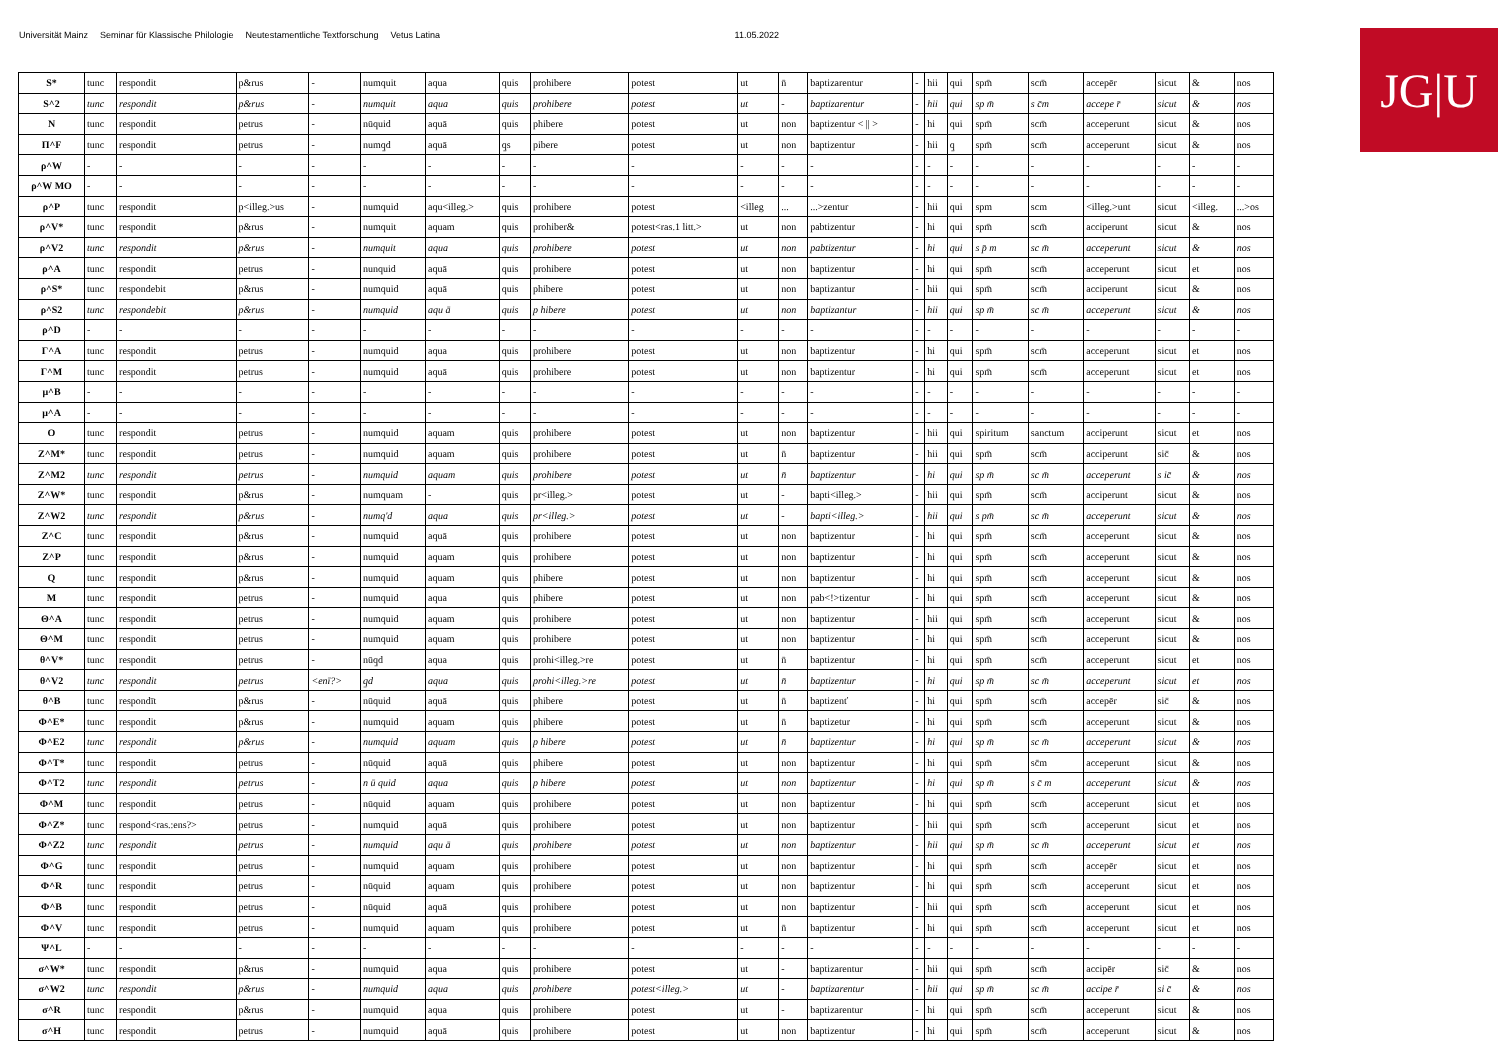Universität Mainz Seminar für Klassische Philologie Neutestamentliche Textforschung Vetus Latina 11.05.2022 JG|U
| S* | tunc | respondit | p&rus | - | numquit | aqua | quis | prohibere | potest | ut | n̄ | baptizarentur | - | hii | qui | spm̄ | scm̄ | accepēr | sicut | & | nos |
| S^2 | tunc | respondit | p&rus | - | numquit | aqua | quis | prohibere | potest | ut | - | baptizarentur | - | hii | qui | sp m̄ | s c̄m | accepe r̄ | sicut | & | nos |
| N | tunc | respondit | petrus | - | nūquid | aquā | quis | phibere | potest | ut | non | baptizentur < // > | - | hi | qui | spm̄ | scm̄ | acceperunt | sicut | & | nos |
| Π^F | tunc | respondit | petrus | - | numq̱d | aquā | q̱s | pibere | potest | ut | non | baptizentur | - | hii | q̱ | spm̄ | scm̄ | acceperunt | sicut | & | nos |
| ρ^W | - | - | - | - | - | - | - | - | - | - | - | - | - | - | - | - | - | - | - | - | - |
| ρ^W MO | - | - | - | - | - | - | - | - | - | - | - | - | - | - | - | - | - | - | - | - | - |
| ρ^P | tunc | respondit | p<illeg.>us | - | numquid | aqu<illeg.> | quis | prohibere | potest | <illeg | ... | ...>zentur | - | hii | qui | spm | scm | <illeg.>unt | sicut | <illeg. | ...>os |
| ρ^V* | tunc | respondit | p&rus | - | numquit | aquam | quis | prohiber& | potest<ras.1 litt.> | ut | non | pabtizentur | - | hi | qui | spm̄ | scm̄ | acciperunt | sicut | & | nos |
| ρ^V2 | tunc | respondit | p&rus | - | numquit | aqua | quis | prohibere | potest | ut | non | pabtizentur | - | hi | qui | s p̄ m | sc m̄ | acceperunt | sicut | & | nos |
| ρ^A | tunc | respondit | petrus | - | nunquid | aquā | quis | prohibere | potest | ut | non | baptizentur | - | hi | qui | spm̄ | scm̄ | acceperunt | sicut | et | nos |
| ρ^S* | tunc | respondebit | p&rus | - | numquid | aquā | quis | phibere | potest | ut | non | baptizantur | - | hii | qui | spm̄ | scm̄ | acciperunt | sicut | & | nos |
| ρ^S2 | tunc | respondebit | p&rus | - | numquid | aqu ā | quis | p hibere | potest | ut | non | baptizantur | - | hii | qui | sp m̄ | sc m̄ | acceperunt | sicut | & | nos |
| ρ^D | - | - | - | - | - | - | - | - | - | - | - | - | - | - | - | - | - | - | - | - | - |
| Γ^A | tunc | respondit | petrus | - | numquid | aqua | quis | prohibere | potest | ut | non | baptizentur | - | hi | qui | spm̄ | scm̄ | acceperunt | sicut | et | nos |
| Γ^M | tunc | respondit | petrus | - | numquid | aquā | quis | prohibere | potest | ut | non | baptizentur | - | hi | qui | spm̄ | scm̄ | acceperunt | sicut | et | nos |
| μ^B | - | - | - | - | - | - | - | - | - | - | - | - | - | - | - | - | - | - | - | - | - |
| μ^A | - | - | - | - | - | - | - | - | - | - | - | - | - | - | - | - | - | - | - | - | - |
| O | tunc | respondit | petrus | - | numquid | aquam | quis | prohibere | potest | ut | non | baptizentur | - | hii | qui | spiritum | sanctum | acciperunt | sicut | et | nos |
| Z^M* | tunc | respondit | petrus | - | numquid | aquam | quis | prohibere | potest | ut | n̄ | baptizentur | - | hii | qui | spm̄ | scm̄ | acciperunt | sic̄ | & | nos |
| Z^M2 | tunc | respondit | petrus | - | numquid | aquam | quis | prohibere | potest | ut | n̄ | baptizentur | - | hi | qui | sp m̄ | sc m̄ | acceperunt | s ic̄ | & | nos |
| Z^W* | tunc | respondit | p&rus | - | numquam | - | quis | pr<illeg.> | potest | ut | - | bapti<illeg.> | - | hii | qui | spm̄ | scm̄ | acciperunt | sicut | & | nos |
| Z^W2 | tunc | respondit | p&rus | - | numq'd | aqua | quis | pr<illeg.> | potest | ut | - | bapti<illeg.> | - | hii | qui | s pm̄ | sc m̄ | acceperunt | sicut | & | nos |
| Z^C | tunc | respondit | p&rus | - | numquid | aquā | quis | prohibere | potest | ut | non | baptizentur | - | hi | qui | spm̄ | scm̄ | acceperunt | sicut | & | nos |
| Z^P | tunc | respondit | p&rus | - | numquid | aquam | quis | prohibere | potest | ut | non | baptizentur | - | hi | qui | spm̄ | scm̄ | acceperunt | sicut | & | nos |
| Q | tunc | respondit | p&rus | - | numquid | aquam | quis | phibere | potest | ut | non | baptizentur | - | hi | qui | spm̄ | scm̄ | acceperunt | sicut | & | nos |
| M | tunc | respondit | petrus | - | numquid | aqua | quis | phibere | potest | ut | non | pab<!>tizentur | - | hi | qui | spm̄ | scm̄ | acceperunt | sicut | & | nos |
| Θ^A | tunc | respondit | petrus | - | numquid | aquam | quis | prohibere | potest | ut | non | baptizentur | - | hii | qui | spm̄ | scm̄ | acceperunt | sicut | & | nos |
| Θ^M | tunc | respondit | petrus | - | numquid | aquam | quis | prohibere | potest | ut | non | baptizentur | - | hi | qui | spm̄ | scm̄ | acceperunt | sicut | & | nos |
| θ^V* | tunc | respondit | petrus | - | nūq̱d | aqua | quis | prohi<illeg.>re | potest | ut | n̄ | baptizentur | - | hi | qui | spm̄ | scm̄ | acceperunt | sicut | et | nos |
| θ^V2 | tunc | respondit | petrus | <enī?> | q̱d | aqua | quis | prohi<illeg.>re | potest | ut | n̄ | baptizentur | - | hi | qui | sp m̄ | sc m̄ | acceperunt | sicut | et | nos |
| θ^B | tunc | respondīt | p&rus | - | nūquid | aquā | quis | phibere | potest | ut | n̄ | baptizenť | - | hi | qui | spm̄ | scm̄ | accepēr | sic̄ | & | nos |
| Φ^E* | tunc | respondit | p&rus | - | numquid | aquam | quis | phibere | potest | ut | n̄ | baptizetur | - | hi | qui | spm̄ | scm̄ | acceperunt | sicut | & | nos |
| Φ^E2 | tunc | respondit | p&rus | - | numquid | aquam | quis | p hibere | potest | ut | n̄ | baptizentur | - | hi | qui | sp m̄ | sc m̄ | acceperunt | sicut | & | nos |
| Φ^T* | tunc | respondit | petrus | - | nūquid | aquā | quis | phibere | potest | ut | non | baptizentur | - | hi | qui | spm̄ | sc̄m | acceperunt | sicut | & | nos |
| Φ^T2 | tunc | respondit | petrus | - | n ū quid | aqua | quis | p hibere | potest | ut | non | baptizentur | - | hi | qui | sp m̄ | s c̄ m | acceperunt | sicut | & | nos |
| Φ^M | tunc | respondit | petrus | - | nūquid | aquam | quis | prohibere | potest | ut | non | baptizentur | - | hi | qui | spm̄ | scm̄ | acceperunt | sicut | et | nos |
| Φ^Z* | tunc | respond<ras.:ens?> | petrus | - | numquid | aquā | quis | prohibere | potest | ut | non | baptizentur | - | hii | qui | spm̄ | scm̄ | acceperunt | sicut | et | nos |
| Φ^Z2 | tunc | respondit | petrus | - | numquid | aqu ā | quis | prohibere | potest | ut | non | baptizentur | - | hii | qui | sp m̄ | sc m̄ | acceperunt | sicut | et | nos |
| Φ^G | tunc | respondit | petrus | - | numquid | aquam | quis | prohibere | potest | ut | non | baptizentur | - | hi | qui | spm̄ | scm̄ | accepēr | sicut | et | nos |
| Φ^R | tunc | respondit | petrus | - | nūquid | aquam | quis | prohibere | potest | ut | non | baptizentur | - | hi | qui | spm̄ | scm̄ | acceperunt | sicut | et | nos |
| Φ^B | tunc | respondit | petrus | - | nūquid | aquā | quis | prohibere | potest | ut | non | baptizentur | - | hii | qui | spm̄ | scm̄ | acceperunt | sicut | et | nos |
| Φ^V | tunc | respondit | petrus | - | numquid | aquam | quis | prohibere | potest | ut | n̄ | baptizentur | - | hi | qui | spm̄ | scm̄ | acceperunt | sicut | et | nos |
| Ψ^L | - | - | - | - | - | - | - | - | - | - | - | - | - | - | - | - | - | - | - | - | - |
| σ^W* | tunc | respondit | p&rus | - | numquid | aqua | quis | prohibere | potest | ut | - | baptizarentur | - | hii | qui | spm̄ | scm̄ | accipēr | sic̄ | & | nos |
| σ^W2 | tunc | respondit | p&rus | - | numquid | aqua | quis | prohibere | potest<illeg.> | ut | - | baptizarentur | - | hii | qui | sp m̄ | sc m̄ | accipe r̄ | si c̄ | & | nos |
| σ^R | tunc | respondit | p&rus | - | numquid | aqua | quis | prohibere | potest | ut | - | baptizarentur | - | hi | qui | spm̄ | scm̄ | acceperunt | sicut | & | nos |
| σ^H | tunc | respondit | petrus | - | numquid | aquā | quis | prohibere | potest | ut | non | baptizentur | - | hi | qui | spm̄ | scm̄ | acceperunt | sicut | & | nos |